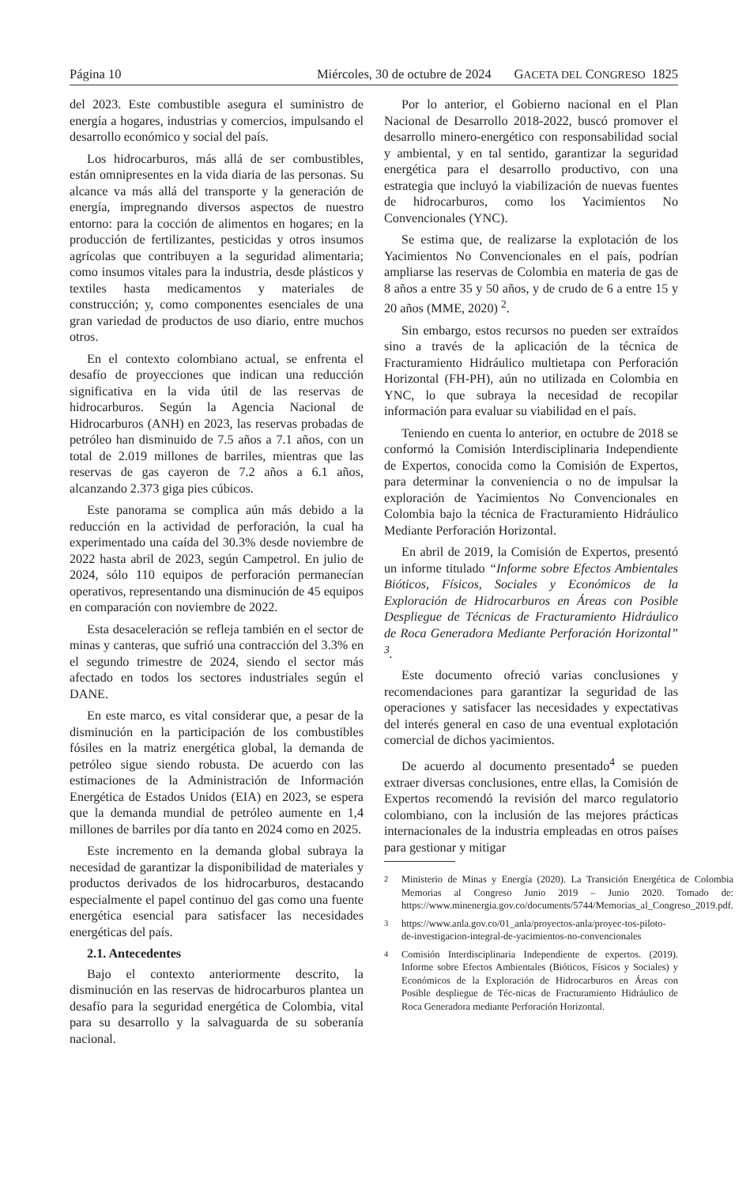Página 10 Miércoles, 30 de octubre de 2024 GACETA DEL CONGRESO 1825
del 2023. Este combustible asegura el suministro de energía a hogares, industrias y comercios, impulsando el desarrollo económico y social del país.
Los hidrocarburos, más allá de ser combustibles, están omnipresentes en la vida diaria de las personas. Su alcance va más allá del transporte y la generación de energía, impregnando diversos aspectos de nuestro entorno: para la cocción de alimentos en hogares; en la producción de fertilizantes, pesticidas y otros insumos agrícolas que contribuyen a la seguridad alimentaria; como insumos vitales para la industria, desde plásticos y textiles hasta medicamentos y materiales de construcción; y, como componentes esenciales de una gran variedad de productos de uso diario, entre muchos otros.
En el contexto colombiano actual, se enfrenta el desafío de proyecciones que indican una reducción significativa en la vida útil de las reservas de hidrocarburos. Según la Agencia Nacional de Hidrocarburos (ANH) en 2023, las reservas probadas de petróleo han disminuido de 7.5 años a 7.1 años, con un total de 2.019 millones de barriles, mientras que las reservas de gas cayeron de 7.2 años a 6.1 años, alcanzando 2.373 giga pies cúbicos.
Este panorama se complica aún más debido a la reducción en la actividad de perforación, la cual ha experimentado una caída del 30.3% desde noviembre de 2022 hasta abril de 2023, según Campetrol. En julio de 2024, sólo 110 equipos de perforación permanecían operativos, representando una disminución de 45 equipos en comparación con noviembre de 2022.
Esta desaceleración se refleja también en el sector de minas y canteras, que sufrió una contracción del 3.3% en el segundo trimestre de 2024, siendo el sector más afectado en todos los sectores industriales según el DANE.
En este marco, es vital considerar que, a pesar de la disminución en la participación de los combustibles fósiles en la matriz energética global, la demanda de petróleo sigue siendo robusta. De acuerdo con las estimaciones de la Administración de Información Energética de Estados Unidos (EIA) en 2023, se espera que la demanda mundial de petróleo aumente en 1,4 millones de barriles por día tanto en 2024 como en 2025.
Este incremento en la demanda global subraya la necesidad de garantizar la disponibilidad de materiales y productos derivados de los hidrocarburos, destacando especialmente el papel continuo del gas como una fuente energética esencial para satisfacer las necesidades energéticas del país.
2.1. Antecedentes
Bajo el contexto anteriormente descrito, la disminución en las reservas de hidrocarburos plantea un desafío para la seguridad energética de Colombia, vital para su desarrollo y la salvaguarda de su soberanía nacional.
Por lo anterior, el Gobierno nacional en el Plan Nacional de Desarrollo 2018-2022, buscó promover el desarrollo minero-energético con responsabilidad social y ambiental, y en tal sentido, garantizar la seguridad energética para el desarrollo productivo, con una estrategia que incluyó la viabilización de nuevas fuentes de hidrocarburos, como los Yacimientos No Convencionales (YNC).
Se estima que, de realizarse la explotación de los Yacimientos No Convencionales en el país, podrían ampliarse las reservas de Colombia en materia de gas de 8 años a entre 35 y 50 años, y de crudo de 6 a entre 15 y 20 años (MME, 2020) <sup>2</sup>.
Sin embargo, estos recursos no pueden ser extraídos sino a través de la aplicación de la técnica de Fracturamiento Hidráulico multietapa con Perforación Horizontal (FH-PH), aún no utilizada en Colombia en YNC, lo que subraya la necesidad de recopilar información para evaluar su viabilidad en el país.
Teniendo en cuenta lo anterior, en octubre de 2018 se conformó la Comisión Interdisciplinaria Independiente de Expertos, conocida como la Comisión de Expertos, para determinar la conveniencia o no de impulsar la exploración de Yacimientos No Convencionales en Colombia bajo la técnica de Fracturamiento Hidráulico Mediante Perforación Horizontal.
En abril de 2019, la Comisión de Expertos, presentó un informe titulado “Informe sobre Efectos Ambientales Bióticos, Físicos, Sociales y Económicos de la Exploración de Hidrocarburos en Áreas con Posible Despliegue de Técnicas de Fracturamiento Hidráulico de Roca Generadora Mediante Perforación Horizontal” <sup>3</sup>.
Este documento ofreció varias conclusiones y recomendaciones para garantizar la seguridad de las operaciones y satisfacer las necesidades y expectativas del interés general en caso de una eventual explotación comercial de dichos yacimientos.
De acuerdo al documento presentado<sup>4</sup> se pueden extraer diversas conclusiones, entre ellas, la Comisión de Expertos recomendó la revisión del marco regulatorio colombiano, con la inclusión de las mejores prácticas internacionales de la industria empleadas en otros países para gestionar y mitigar
<sup>2</sup> Ministerio de Minas y Energía (2020). La Transición Energética de Colombia Memorias al Congreso Junio 2019 – Junio 2020. Tomado de: https://www.minenergia.gov.co/documents/5744/Memorias_al_Congreso_2019.pdf.
<sup>3</sup> https://www.anla.gov.co/01_anla/proyectos-anla/proyec-tos-piloto-de-investigacion-integral-de-yacimientos-no-convencionales
<sup>4</sup> Comisión Interdisciplinaria Independiente de expertos. (2019). Informe sobre Efectos Ambientales (Bióticos, Físicos y Sociales) y Económicos de la Exploración de Hidrocarburos en Áreas con Posible despliegue de Téc-nicas de Fracturamiento Hidráulico de Roca Generadora mediante Perforación Horizontal.